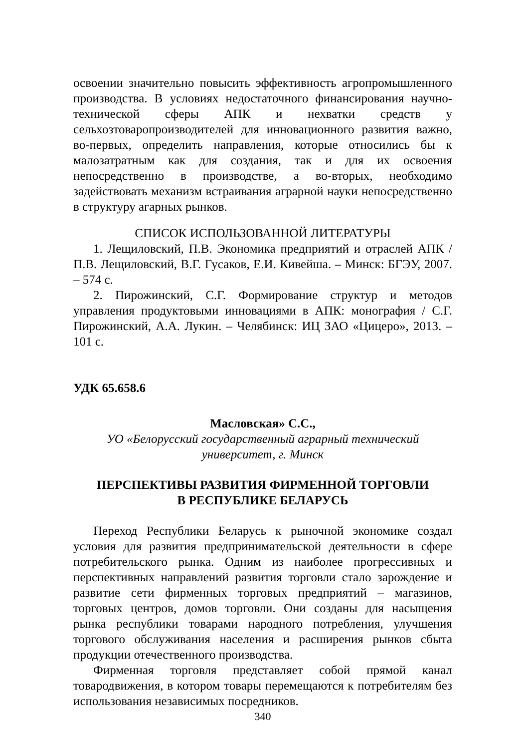освоении значительно повысить эффективность агропромышленного производства. В условиях недостаточного финансирования научно-технической сферы АПК и нехватки средств у сельхозтоваропроизводителей для инновационного развития важно, во-первых, определить направления, которые относились бы к малозатратным как для создания, так и для их освоения непосредственно в производстве, а во-вторых, необходимо задействовать механизм встраивания аграрной науки непосредственно в структуру агарных рынков.
СПИСОК ИСПОЛЬЗОВАННОЙ ЛИТЕРАТУРЫ
1. Лещиловский, П.В. Экономика предприятий и отраслей АПК / П.В. Лещиловский, В.Г. Гусаков, Е.И. Кивейша. – Минск: БГЭУ, 2007. – 574 с.
2. Пирожинский, С.Г. Формирование структур и методов управления продуктовыми инновациями в АПК: монография / С.Г. Пирожинский, А.А. Лукин. – Челябинск: ИЦ ЗАО «Цицеро», 2013. – 101 с.
УДК 65.658.6
Масловская» С.С.,
УО «Белорусский государственный аграрный технический университет, г. Минск
ПЕРСПЕКТИВЫ РАЗВИТИЯ ФИРМЕННОЙ ТОРГОВЛИ
В РЕСПУБЛИКЕ БЕЛАРУСЬ
Переход Республики Беларусь к рыночной экономике создал условия для развития предпринимательской деятельности в сфере потребительского рынка. Одним из наиболее прогрессивных и перспективных направлений развития торговли стало зарождение и развитие сети фирменных торговых предприятий – магазинов, торговых центров, домов торговли. Они созданы для насыщения рынка республики товарами народного потребления, улучшения торгового обслуживания населения и расширения рынков сбыта продукции отечественного производства.
Фирменная торговля представляет собой прямой канал товародвижения, в котором товары перемещаются к потребителям без использования независимых посредников.
340